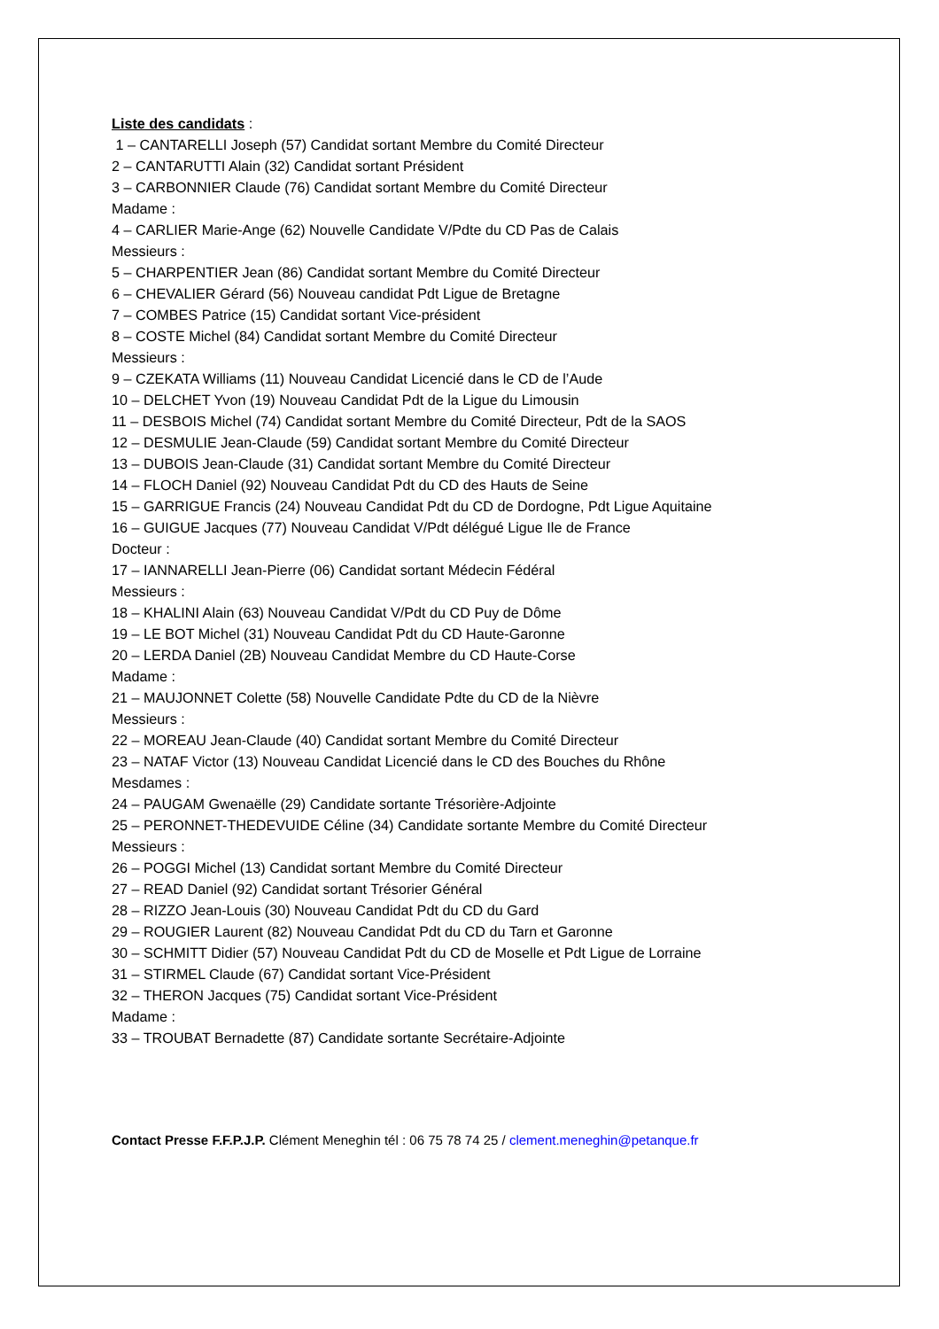Liste des candidats :
1 – CANTARELLI Joseph (57) Candidat sortant Membre du Comité Directeur
2 – CANTARUTTI Alain (32) Candidat sortant Président
3 – CARBONNIER Claude (76) Candidat sortant Membre du Comité Directeur
Madame :
4 – CARLIER Marie-Ange (62) Nouvelle Candidate V/Pdte du CD Pas de Calais
Messieurs :
5 – CHARPENTIER Jean (86) Candidat sortant Membre du Comité Directeur
6 – CHEVALIER Gérard (56) Nouveau candidat Pdt Ligue de Bretagne
7 – COMBES Patrice (15) Candidat sortant Vice-président
8 – COSTE Michel (84) Candidat sortant Membre du Comité Directeur
Messieurs :
9 – CZEKATA Williams (11) Nouveau Candidat Licencié dans le CD de l’Aude
10 – DELCHET Yvon (19) Nouveau Candidat Pdt de la Ligue du Limousin
11 – DESBOIS Michel (74) Candidat sortant Membre du Comité Directeur, Pdt de la SAOS
12 – DESMULIE Jean-Claude (59) Candidat sortant Membre du Comité Directeur
13 – DUBOIS Jean-Claude (31) Candidat sortant Membre du Comité Directeur
14 – FLOCH Daniel (92) Nouveau Candidat Pdt du CD des Hauts de Seine
15 – GARRIGUE Francis (24) Nouveau Candidat Pdt du CD de Dordogne, Pdt Ligue Aquitaine
16 – GUIGUE Jacques (77) Nouveau Candidat V/Pdt délégué Ligue Ile de France
Docteur :
17 – IANNARELLI Jean-Pierre (06) Candidat sortant Médecin Fédéral
Messieurs :
18 – KHALINI Alain (63) Nouveau Candidat V/Pdt du CD Puy de Dôme
19 – LE BOT Michel (31) Nouveau Candidat Pdt du CD Haute-Garonne
20 – LERDA Daniel (2B) Nouveau Candidat Membre du CD Haute-Corse
Madame :
21 – MAUJONNET Colette (58) Nouvelle Candidate Pdte du CD de la Nièvre
Messieurs :
22 – MOREAU Jean-Claude (40) Candidat sortant Membre du Comité Directeur
23 – NATAF Victor (13) Nouveau Candidat Licencié dans le CD des Bouches du Rhône
Mesdames :
24 – PAUGAM Gwenaëlle (29) Candidate sortante Trésorière-Adjointe
25 – PERONNET-THEDEVUIDE Céline (34) Candidate sortante Membre du Comité Directeur
Messieurs :
26 – POGGI Michel (13) Candidat sortant Membre du Comité Directeur
27 – READ Daniel (92) Candidat sortant Trésorier Général
28 – RIZZO Jean-Louis (30) Nouveau Candidat Pdt du CD du Gard
29 – ROUGIER Laurent (82) Nouveau Candidat Pdt du CD du Tarn et Garonne
30 – SCHMITT Didier (57) Nouveau Candidat Pdt du CD de Moselle et Pdt Ligue de Lorraine
31 – STIRMEL Claude (67) Candidat sortant Vice-Président
32 – THERON Jacques (75) Candidat sortant Vice-Président
Madame :
33 – TROUBAT Bernadette (87) Candidate sortante Secrétaire-Adjointe
Contact Presse F.F.P.J.P. Clément Meneghin tél : 06 75 78 74 25 / clement.meneghin@petanque.fr